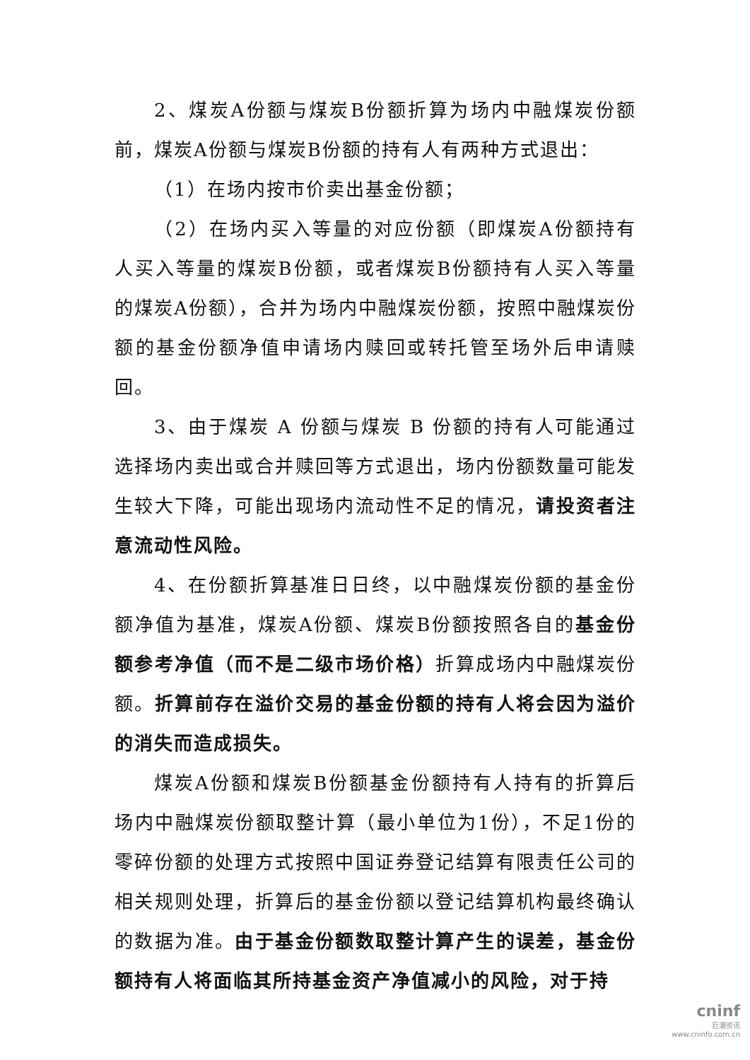2、煤炭A份额与煤炭B份额折算为场内中融煤炭份额前，煤炭A份额与煤炭B份额的持有人有两种方式退出：
（1）在场内按市价卖出基金份额；
（2）在场内买入等量的对应份额（即煤炭A份额持有人买入等量的煤炭B份额，或者煤炭B份额持有人买入等量的煤炭A份额），合并为场内中融煤炭份额，按照中融煤炭份额的基金份额净值申请场内赎回或转托管至场外后申请赎回。
3、由于煤炭 A 份额与煤炭 B 份额的持有人可能通过选择场内卖出或合并赎回等方式退出，场内份额数量可能发生较大下降，可能出现场内流动性不足的情况，请投资者注意流动性风险。
4、在份额折算基准日日终，以中融煤炭份额的基金份额净值为基准，煤炭A份额、煤炭B份额按照各自的基金份额参考净值（而不是二级市场价格）折算成场内中融煤炭份额。折算前存在溢价交易的基金份额的持有人将会因为溢价的消失而造成损失。
煤炭A份额和煤炭B份额基金份额持有人持有的折算后场内中融煤炭份额取整计算（最小单位为1份），不足1份的零碎份额的处理方式按照中国证券登记结算有限责任公司的相关规则处理，折算后的基金份额以登记结算机构最终确认的数据为准。由于基金份额数取整计算产生的误差，基金份额持有人将面临其所持基金资产净值减小的风险，对于持
cninf
巨潮资讯
www.cninfo.com.cn